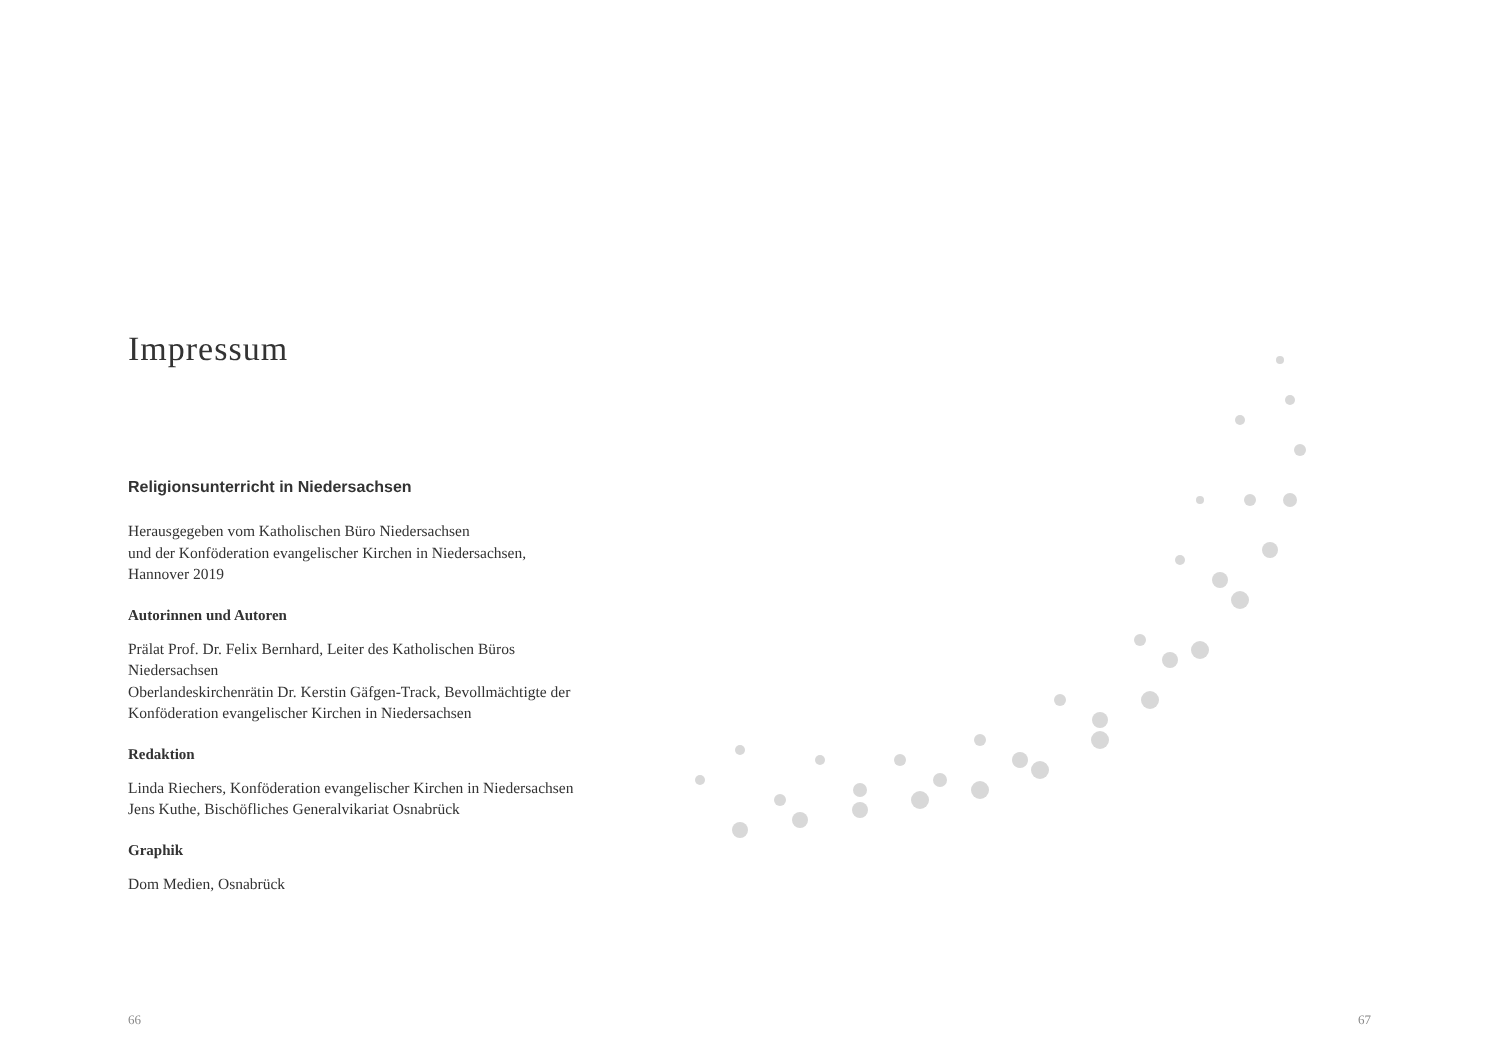Impressum
Religionsunterricht in Niedersachsen
Herausgegeben vom Katholischen Büro Niedersachsen
und der Konföderation evangelischer Kirchen in Niedersachsen,
Hannover 2019
Autorinnen und Autoren
Prälat Prof. Dr. Felix Bernhard, Leiter des Katholischen Büros
Niedersachsen
Oberlandeskirchenrätin Dr. Kerstin Gäfgen-Track, Bevollmächtigte der
Konföderation evangelischer Kirchen in Niedersachsen
Redaktion
Linda Riechers, Konföderation evangelischer Kirchen in Niedersachsen
Jens Kuthe, Bischöfliches Generalvikariat Osnabrück
Graphik
Dom Medien, Osnabrück
66 67